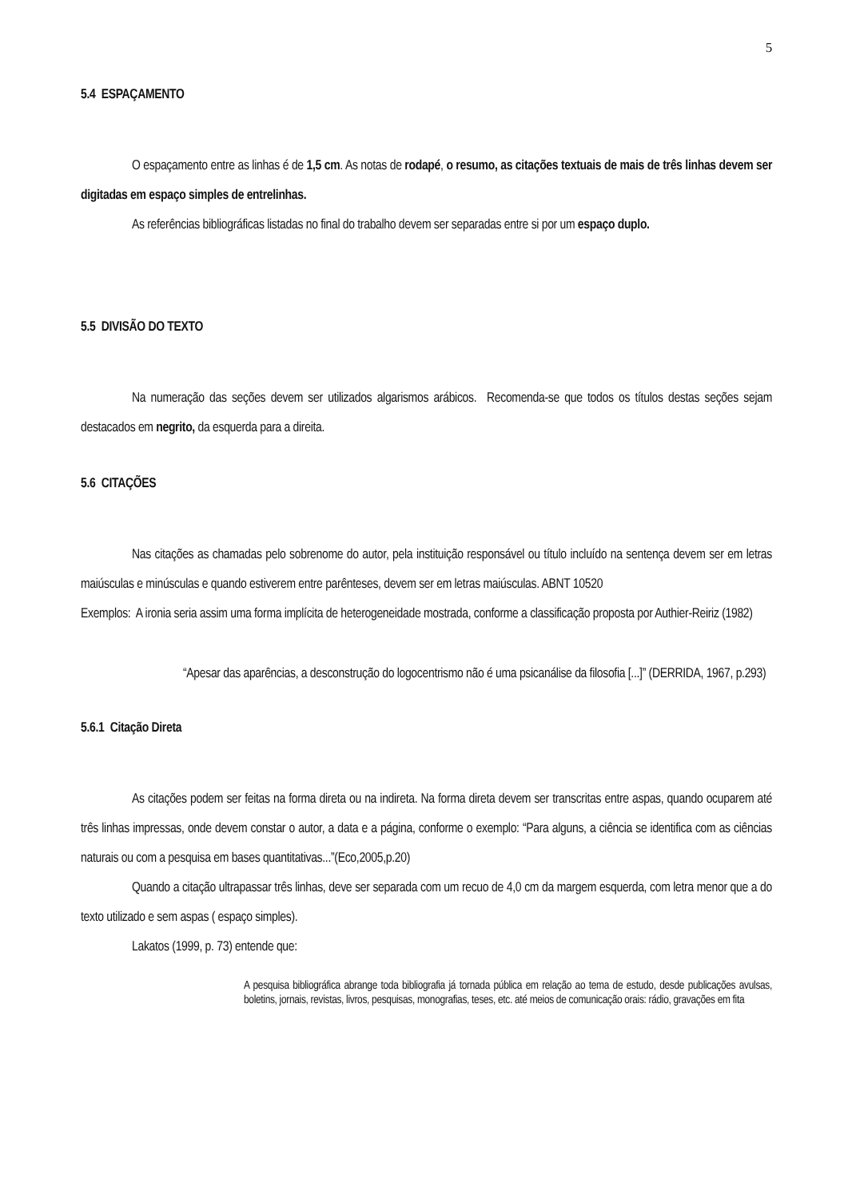5
5.4 ESPAÇAMENTO
O espaçamento entre as linhas é de 1,5 cm. As notas de rodapé, o resumo, as citações textuais de mais de três linhas devem ser digitadas em espaço simples de entrelinhas.
As referências bibliográficas listadas no final do trabalho devem ser separadas entre si por um espaço duplo.
5.5 DIVISÃO DO TEXTO
Na numeração das seções devem ser utilizados algarismos arábicos. Recomenda-se que todos os títulos destas seções sejam destacados em negrito, da esquerda para a direita.
5.6 CITAÇÕES
Nas citações as chamadas pelo sobrenome do autor, pela instituição responsável ou título incluído na sentença devem ser em letras maiúsculas e minúsculas e quando estiverem entre parênteses, devem ser em letras maiúsculas. ABNT 10520
Exemplos: A ironia seria assim uma forma implícita de heterogeneidade mostrada, conforme a classificação proposta por Authier-Reiriz (1982)
“Apesar das aparências, a desconstrução do logocentrismo não é uma psicanálise da filosofia [...]” (DERRIDA, 1967, p.293)
5.6.1 Citação Direta
As citações podem ser feitas na forma direta ou na indireta. Na forma direta devem ser transcritas entre aspas, quando ocuparem até três linhas impressas, onde devem constar o autor, a data e a página, conforme o exemplo: “Para alguns, a ciência se identifica com as ciências naturais ou com a pesquisa em bases quantitativas...”(Eco,2005,p.20)
Quando a citação ultrapassar três linhas, deve ser separada com um recuo de 4,0 cm da margem esquerda, com letra menor que a do texto utilizado e sem aspas ( espaço simples).
Lakatos (1999, p. 73) entende que:
A pesquisa bibliográfica abrange toda bibliografia já tornada pública em relação ao tema de estudo, desde publicações avulsas, boletins, jornais, revistas, livros, pesquisas, monografias, teses, etc. até meios de comunicação orais: rádio, gravações em fita